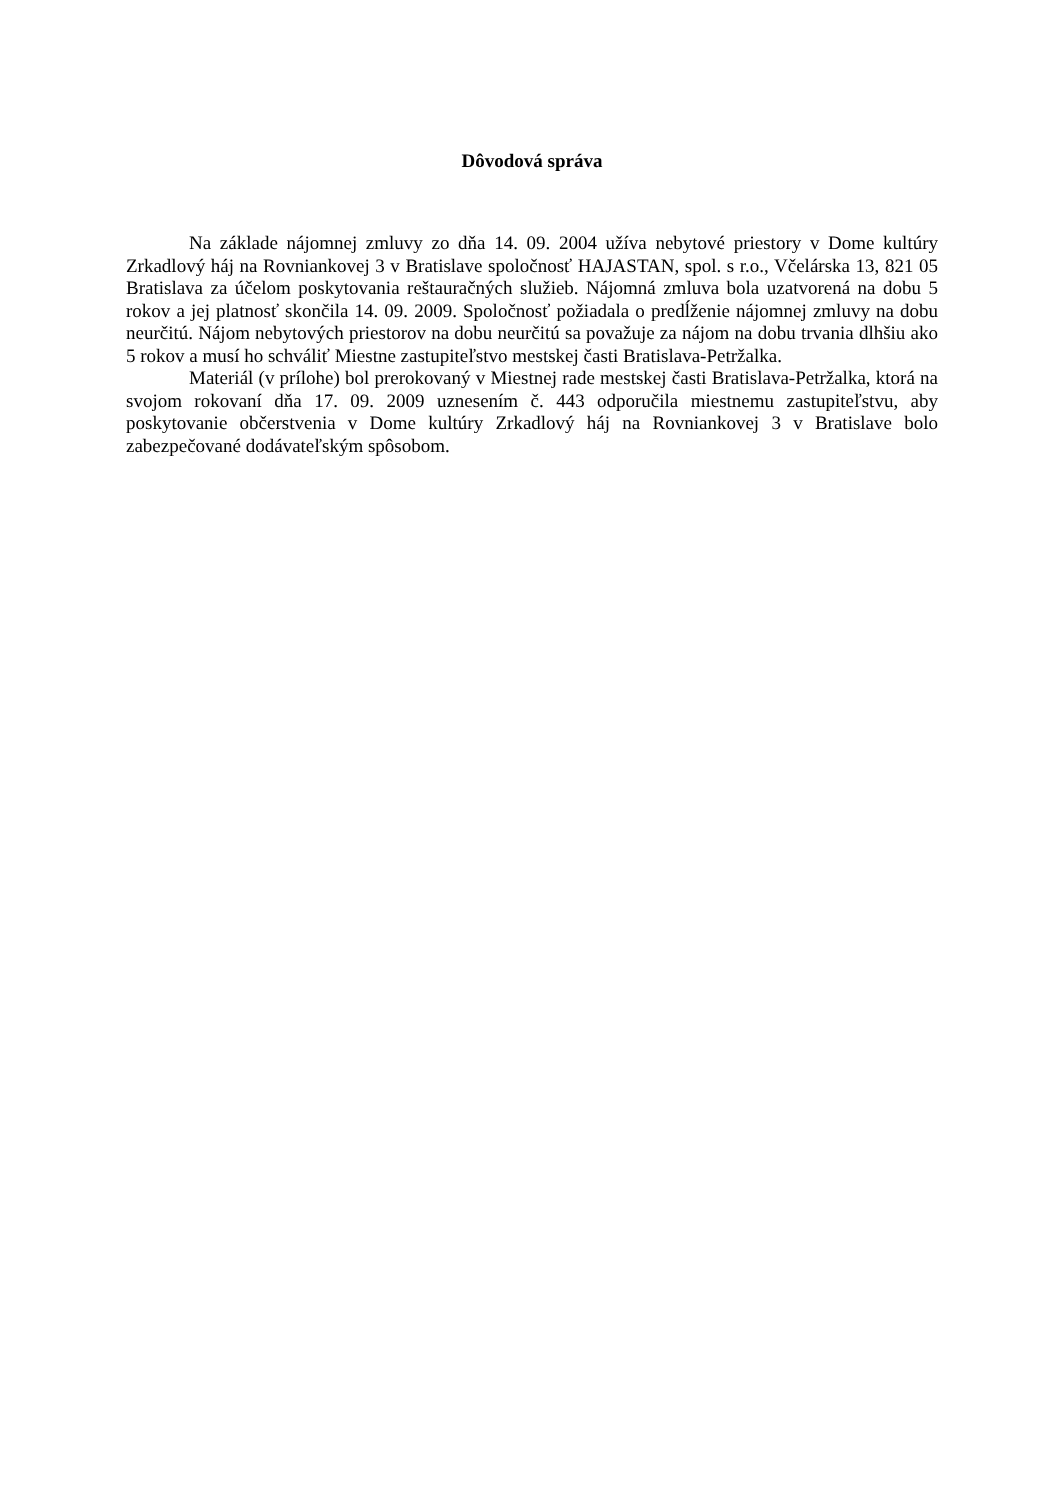Dôvodová správa
Na základe nájomnej zmluvy zo dňa 14. 09. 2004 užíva nebytové priestory v Dome kultúry Zrkadlový háj na Rovniankovej 3 v Bratislave spoločnosť HAJASTAN, spol. s r.o., Včelárska 13, 821 05 Bratislava za účelom poskytovania reštauračných služieb. Nájomná zmluva bola uzatvorená na dobu 5 rokov a jej platnosť skončila 14. 09. 2009. Spoločnosť požiadala o predĺženie nájomnej zmluvy na dobu neurčitú. Nájom nebytových priestorov na dobu neurčitú sa považuje za nájom na dobu trvania dlhšiu ako 5 rokov a musí ho schváliť Miestne zastupiteľstvo mestskej časti Bratislava-Petržalka.
Materiál (v prílohe) bol prerokovaný v Miestnej rade mestskej časti Bratislava-Petržalka, ktorá na svojom rokovaní dňa 17. 09. 2009 uznesením č. 443 odporučila miestnemu zastupiteľstvu, aby poskytovanie občerstvenia v Dome kultúry Zrkadlový háj na Rovniankovej 3 v Bratislave bolo zabezpečované dodávateľským spôsobom.